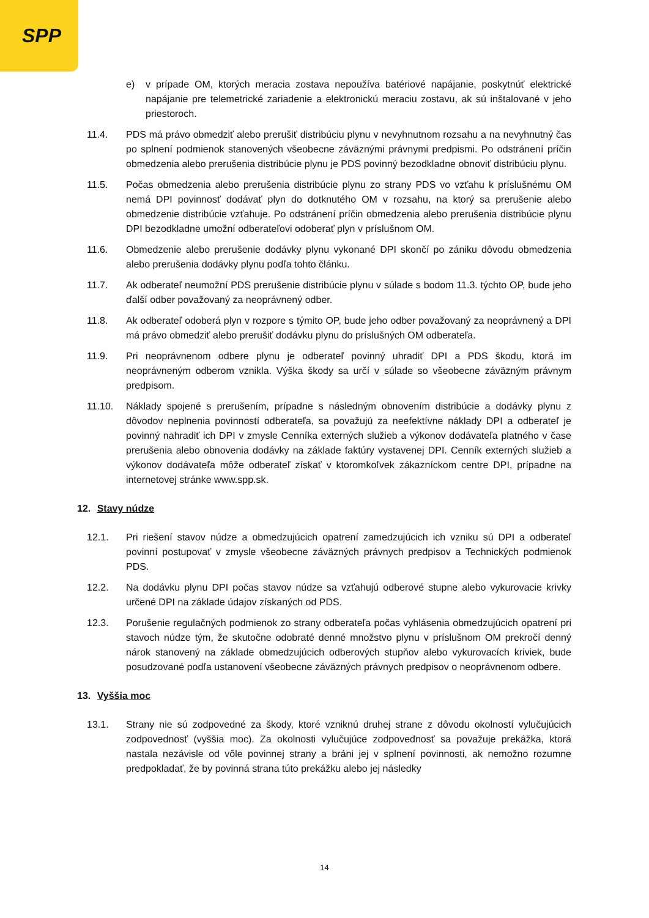SPP
e) v prípade OM, ktorých meracia zostava nepoužíva batériové napájanie, poskytnúť elektrické napájanie pre telemetrické zariadenie a elektronickú meraciu zostavu, ak sú inštalované v jeho priestoroch.
11.4. PDS má právo obmedziť alebo prerušiť distribúciu plynu v nevyhnutnom rozsahu a na nevyhnutný čas po splnení podmienok stanovených všeobecne záväznými právnymi predpismi. Po odstránení príčin obmedzenia alebo prerušenia distribúcie plynu je PDS povinný bezodkladne obnoviť distribúciu plynu.
11.5. Počas obmedzenia alebo prerušenia distribúcie plynu zo strany PDS vo vzťahu k príslušnému OM nemá DPI povinnosť dodávať plyn do dotknutého OM v rozsahu, na ktorý sa prerušenie alebo obmedzenie distribúcie vzťahuje. Po odstránení príčin obmedzenia alebo prerušenia distribúcie plynu DPI bezodkladne umožní odberateľovi odoberať plyn v príslušnom OM.
11.6. Obmedzenie alebo prerušenie dodávky plynu vykonané DPI skončí po zániku dôvodu obmedzenia alebo prerušenia dodávky plynu podľa tohto článku.
11.7. Ak odberateľ neumožní PDS prerušenie distribúcie plynu v súlade s bodom 11.3. týchto OP, bude jeho ďalší odber považovaný za neoprávnený odber.
11.8. Ak odberateľ odoberá plyn v rozpore s týmito OP, bude jeho odber považovaný za neoprávnený a DPI má právo obmedziť alebo prerušiť dodávku plynu do príslušných OM odberateľa.
11.9. Pri neoprávnenom odbere plynu je odberateľ povinný uhradiť DPI a PDS škodu, ktorá im neoprávneným odberom vznikla. Výška škody sa určí v súlade so všeobecne záväzným právnym predpisom.
11.10. Náklady spojené s prerušením, prípadne s následným obnovením distribúcie a dodávky plynu z dôvodov neplnenia povinností odberateľa, sa považujú za neefektívne náklady DPI a odberateľ je povinný nahradiť ich DPI v zmysle Cenníka externých služieb a výkonov dodávateľa platného v čase prerušenia alebo obnovenia dodávky na základe faktúry vystavenej DPI. Cenník externých služieb a výkonov dodávateľa môže odberateľ získať v ktoromkoľvek zákazníckom centre DPI, prípadne na internetovej stránke www.spp.sk.
12. Stavy núdze
12.1. Pri riešení stavov núdze a obmedzujúcich opatrení zamedzujúcich ich vzniku sú DPI a odberateľ povinní postupovať v zmysle všeobecne záväzných právnych predpisov a Technických podmienok PDS.
12.2. Na dodávku plynu DPI počas stavov núdze sa vzťahujú odberové stupne alebo vykurovacie krivky určené DPI na základe údajov získaných od PDS.
12.3. Porušenie regulačných podmienok zo strany odberateľa počas vyhlásenia obmedzujúcich opatrení pri stavoch núdze tým, že skutočne odobraté denné množstvo plynu v príslušnom OM prekročí denný nárok stanovený na základe obmedzujúcich odberových stupňov alebo vykurovacích kriviek, bude posudzované podľa ustanovení všeobecne záväzných právnych predpisov o neoprávnenom odbere.
13. Vyššia moc
13.1. Strany nie sú zodpovedné za škody, ktoré vzniknú druhej strane z dôvodu okolností vylučujúcich zodpovednosť (vyššia moc). Za okolnosti vylučujúce zodpovednosť sa považuje prekážka, ktorá nastala nezávisle od vôle povinnej strany a bráni jej v splnení povinnosti, ak nemožno rozumne predpokladať, že by povinná strana túto prekážku alebo jej následky
14